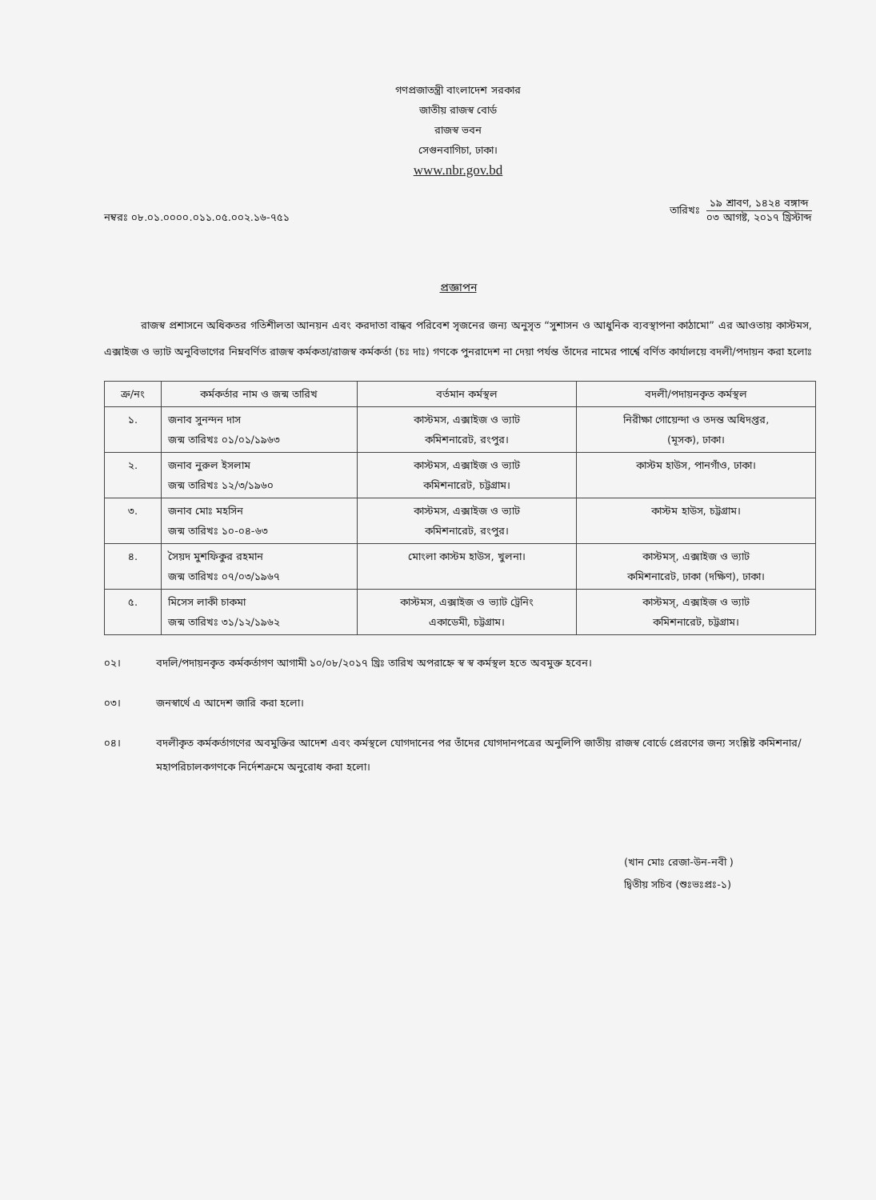গণপ্রজাতন্ত্রী বাংলাদেশ সরকার
জাতীয় রাজস্ব বোর্ড
রাজস্ব ভবন
সেগুনবাগিচা, ঢাকা।
www.nbr.gov.bd
নম্বরঃ ০৮.০১.০০০০.০১১.০৫.০০২.১৬-৭৫১
তারিখঃ
১৯ শ্রাবণ, ১৪২৪ বঙ্গাব্দ
০৩ আগষ্ট, ২০১৭ খ্রিস্টাব্দ
প্রজ্ঞাপন
রাজস্ব প্রশাসনে অধিকতর গতিশীলতা আনয়ন এবং করদাতা বান্ধব পরিবেশ সৃজনের জন্য অনুসৃত “সুশাসন ও আধুনিক ব্যবস্থাপনা কাঠামো” এর আওতায় কাস্টমস, এক্সাইজ ও ভ্যাট অনুবিভাগের নিম্নবর্ণিত রাজস্ব কর্মকতা/রাজস্ব কর্মকর্তা (চঃ দাঃ) গণকে পুনরাদেশ না দেয়া পর্যন্ত তাঁদের নামের পার্শ্বে বর্ণিত কার্যালয়ে বদলী/পদায়ন করা হলোঃ
| ক্র/নং | কর্মকর্তার নাম ও জন্ম তারিখ | বর্তমান কর্মস্থল | বদলী/পদায়নকৃত কর্মস্থল |
| --- | --- | --- | --- |
| ১. | জনাব সুনন্দন দাস জন্ম তারিখঃ ০১/০১/১৯৬৩ | কাস্টমস, এক্সাইজ ও ভ্যাট কমিশনারেট, রংপুর। | নিরীক্ষা গোয়েন্দা ও তদন্ত অধিদপ্তর, (মূসক), ঢাকা। |
| ২. | জনাব নুরুল ইসলাম জন্ম তারিখঃ ১২/৩/১৯৬০ | কাস্টমস, এক্সাইজ ও ভ্যাট কমিশনারেট, চট্টগ্রাম। | কাস্টম হাউস, পানগাঁও, ঢাকা। |
| ৩. | জনাব মোঃ মহসিন জন্ম তারিখঃ ১০-০৪-৬৩ | কাস্টমস, এক্সাইজ ও ভ্যাট কমিশনারেট, রংপুর। | কাস্টম হাউস, চট্টগ্রাম। |
| ৪. | সৈয়দ মুশফিকুর রহমান জন্ম তারিখঃ ০৭/০৩/১৯৬৭ | মোংলা কাস্টম হাউস, খুলনা। | কাস্টমস্, এক্সাইজ ও ভ্যাট কমিশনারেট, ঢাকা (দক্ষিণ), ঢাকা। |
| ৫. | মিসেস লাকী চাকমা জন্ম তারিখঃ ৩১/১২/১৯৬২ | কাস্টমস, এক্সাইজ ও ভ্যাট ট্রেনিং একাডেমী, চট্টগ্রাম। | কাস্টমস্, এক্সাইজ ও ভ্যাট কমিশনারেট, চট্টগ্রাম। |
০২। বদলি/পদায়নকৃত কর্মকর্তাগণ আগামী ১০/০৮/২০১৭ খ্রিঃ তারিখ অপরাহ্নে স্ব স্ব কর্মস্থল হতে অবমুক্ত হবেন।
০৩। জনস্বার্থে এ আদেশ জারি করা হলো।
০৪। বদলীকৃত কর্মকর্তাগণের অবমুক্তির আদেশ এবং কর্মস্থলে যোগদানের পর তাঁদের যোগদানপত্রের অনুলিপি জাতীয় রাজস্ব বোর্ডে প্রেরণের জন্য সংশ্লিষ্ট কমিশনার/মহাপরিচালকগণকে নির্দেশক্রমে অনুরোধ করা হলো।
(খান মোঃ রেজা-উন-নবী )
দ্বিতীয় সচিব (শুঃভঃপ্রঃ-১)